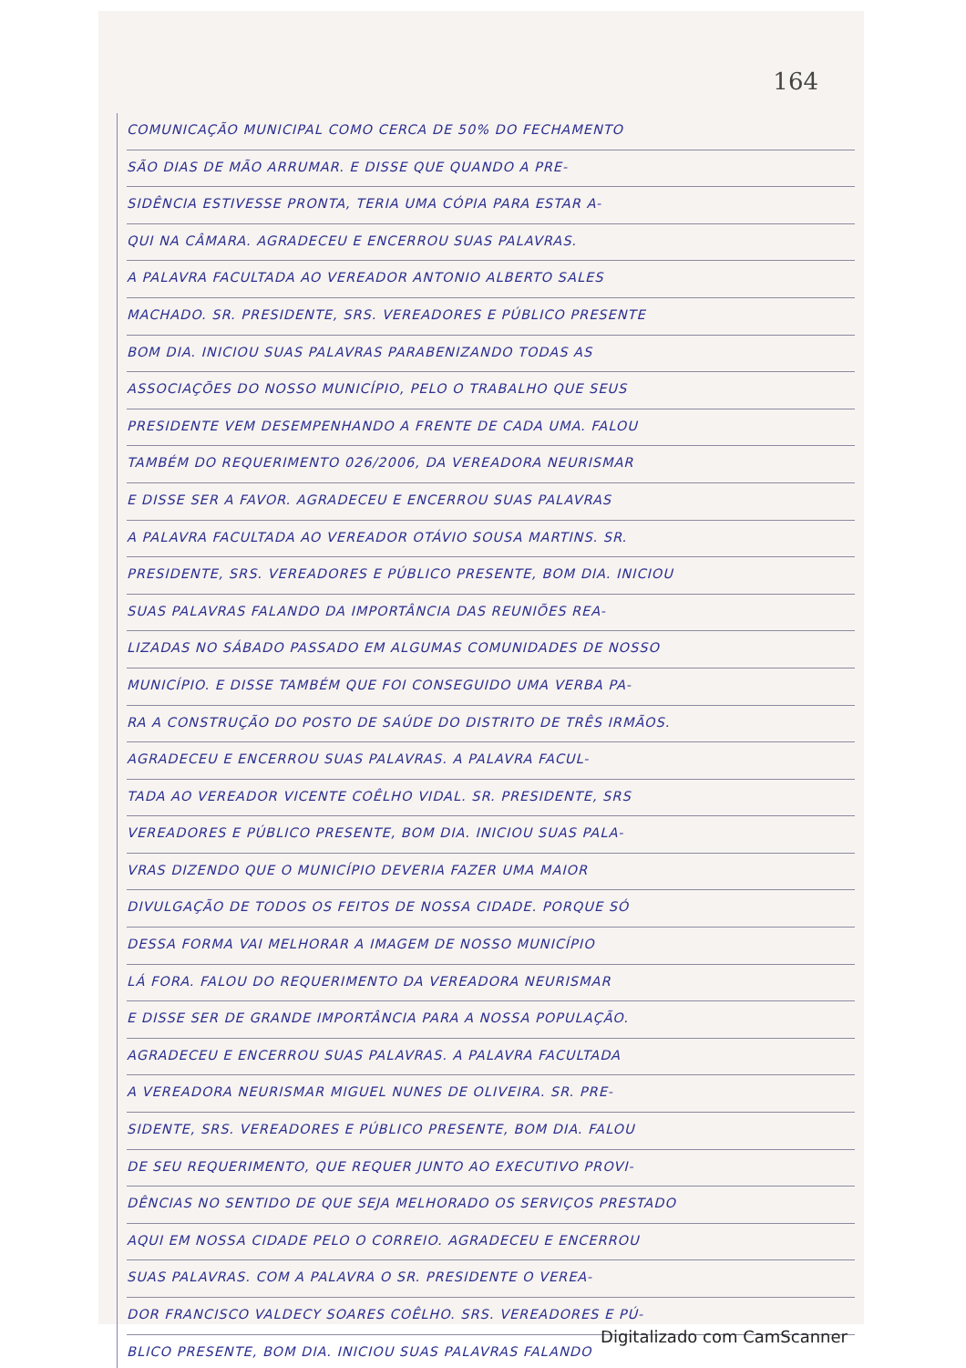164
COMUNICAÇÃO MUNICIPAL COMO CERCA DE 50% DO FECHAMENTO
SÃO DIAS DE MÃO ARRUMAR. E DISSE QUE QUANDO A PRE-
SIDÊNCIA ESTIVESSE PRONTA, TERIA UMA CÓPIA PARA ESTAR A-
QUI NA CÂMARA. AGRADECEU E ENCERROU SUAS PALAVRAS.
A PALAVRA FACULTADA AO VEREADOR ANTONIO ALBERTO SALES
MACHADO. SR. PRESIDENTE, SRS. VEREADORES E PÚBLICO PRESENTE
BOM DIA. INICIOU SUAS PALAVRAS PARABENIZANDO TODAS AS
ASSOCIAÇÕES DO NOSSO MUNICÍPIO, PELO O TRABALHO QUE SEUS
PRESIDENTE VEM DESEMPENHANDO A FRENTE DE CADA UMA. FALOU
TAMBÉM DO REQUERIMENTO 026/2006, DA VEREADORA NEURISMAR
E DISSE SER A FAVOR. AGRADECEU E ENCERROU SUAS PALAVRAS
A PALAVRA FACULTADA AO VEREADOR OTÁVIO SOUSA MARTINS. SR.
PRESIDENTE, SRS. VEREADORES E PÚBLICO PRESENTE, BOM DIA. INICIOU
SUAS PALAVRAS FALANDO DA IMPORTÂNCIA DAS REUNIÕES REA-
LIZADAS NO SÁBADO PASSADO EM ALGUMAS COMUNIDADES DE NOSSO
MUNICÍPIO. E DISSE TAMBÉM QUE FOI CONSEGUIDO UMA VERBA PA-
RA A CONSTRUÇÃO DO POSTO DE SAÚDE DO DISTRITO DE TRÊS IRMÃOS.
AGRADECEU E ENCERROU SUAS PALAVRAS. A PALAVRA FACUL-
TADA AO VEREADOR VICENTE COÊLHO VIDAL. SR. PRESIDENTE, SRS
VEREADORES E PÚBLICO PRESENTE, BOM DIA. INICIOU SUAS PALA-
VRAS DIZENDO QUE O MUNICÍPIO DEVERIA FAZER UMA MAIOR
DIVULGAÇÃO DE TODOS OS FEITOS DE NOSSA CIDADE. PORQUE SÓ
DESSA FORMA VAI MELHORAR A IMAGEM DE NOSSO MUNICÍPIO
LÁ FORA. FALOU DO REQUERIMENTO DA VEREADORA NEURISMAR
E DISSE SER DE GRANDE IMPORTÂNCIA PARA A NOSSA POPULAÇÃO.
AGRADECEU E ENCERROU SUAS PALAVRAS. A PALAVRA FACULTADA
A VEREADORA NEURISMAR MIGUEL NUNES DE OLIVEIRA. SR. PRE-
SIDENTE, SRS. VEREADORES E PÚBLICO PRESENTE, BOM DIA. FALOU
DE SEU REQUERIMENTO, QUE REQUER JUNTO AO EXECUTIVO PROVI-
DÊNCIAS NO SENTIDO DE QUE SEJA MELHORADO OS SERVIÇOS PRESTADO
AQUI EM NOSSA CIDADE PELO O CORREIO. AGRADECEU E ENCERROU
SUAS PALAVRAS. COM A PALAVRA O SR. PRESIDENTE O VEREA-
DOR FRANCISCO VALDECY SOARES COÊLHO. SRS. VEREADORES E PÚ-
BLICO PRESENTE, BOM DIA. INICIOU SUAS PALAVRAS FALANDO
Digitalizado com CamScanner